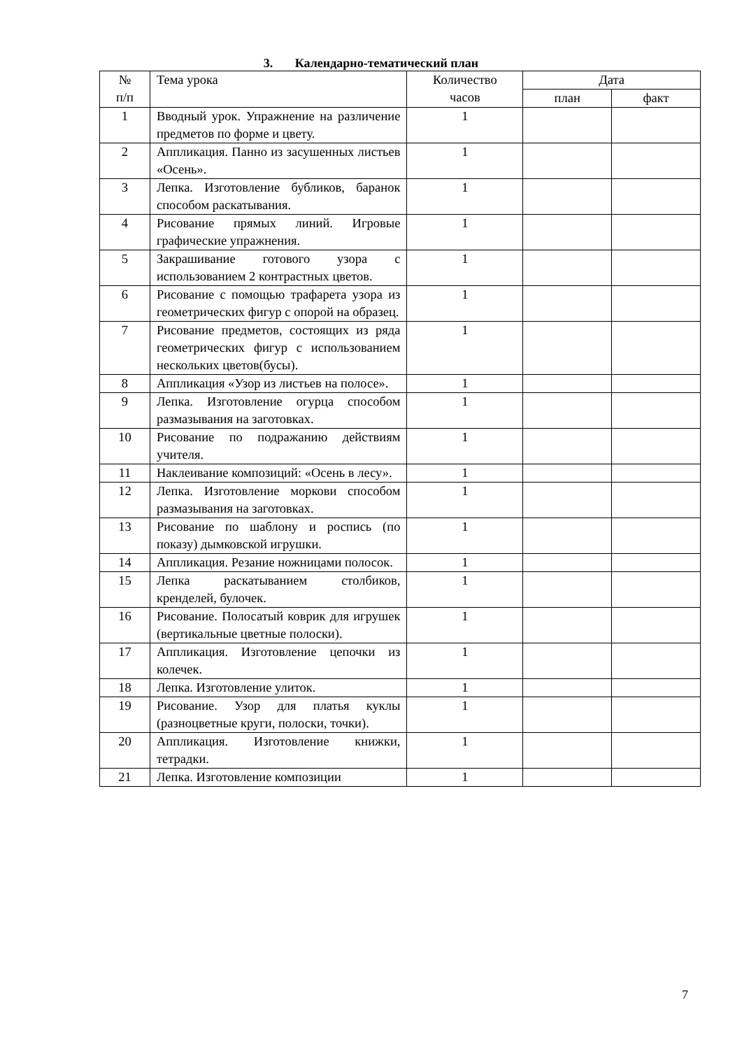3. Календарно-тематический план
| № п/п | Тема урока | Количество часов | Дата | |
| --- | --- | --- | --- | --- |
| | | | план | факт |
| 1 | Вводный урок. Упражнение на различение предметов по форме и цвету. | 1 | | |
| 2 | Аппликация. Панно из засушенных листьев «Осень». | 1 | | |
| 3 | Лепка. Изготовление бубликов, баранок способом раскатывания. | 1 | | |
| 4 | Рисование прямых линий. Игровые графические упражнения. | 1 | | |
| 5 | Закрашивание готового узора с использованием 2 контрастных цветов. | 1 | | |
| 6 | Рисование с помощью трафарета узора из геометрических фигур с опорой на образец. | 1 | | |
| 7 | Рисование предметов, состоящих из ряда геометрических фигур с использованием нескольких цветов(бусы). | 1 | | |
| 8 | Аппликация «Узор из листьев на полосе». | 1 | | |
| 9 | Лепка. Изготовление огурца способом размазывания на заготовках. | 1 | | |
| 10 | Рисование по подражанию действиям учителя. | 1 | | |
| 11 | Наклеивание композиций: «Осень в лесу». | 1 | | |
| 12 | Лепка. Изготовление моркови способом размазывания на заготовках. | 1 | | |
| 13 | Рисование по шаблону и роспись (по показу) дымковской игрушки. | 1 | | |
| 14 | Аппликация. Резание ножницами полосок. | 1 | | |
| 15 | Лепка раскатыванием столбиков, кренделей, булочек. | 1 | | |
| 16 | Рисование. Полосатый коврик для игрушек (вертикальные цветные полоски). | 1 | | |
| 17 | Аппликация. Изготовление цепочки из колечек. | 1 | | |
| 18 | Лепка. Изготовление улиток. | 1 | | |
| 19 | Рисование. Узор для платья куклы (разноцветные круги, полоски, точки). | 1 | | |
| 20 | Аппликация. Изготовление книжки, тетрадки. | 1 | | |
| 21 | Лепка. Изготовление композиции | 1 | | |
7